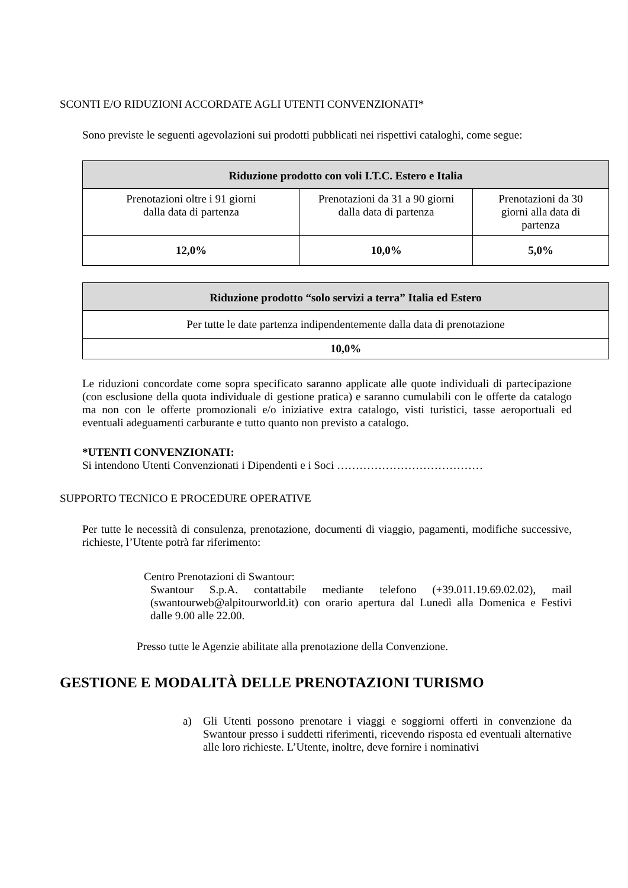SCONTI E/O RIDUZIONI ACCORDATE AGLI UTENTI CONVENZIONATI*
Sono previste le seguenti agevolazioni sui prodotti pubblicati nei rispettivi cataloghi, come segue:
| Riduzione prodotto con voli I.T.C. Estero e Italia | | |
| --- | --- | --- |
| Prenotazioni oltre i 91 giorni dalla data di partenza | Prenotazioni da 31 a 90 giorni dalla data di partenza | Prenotazioni da 30 giorni alla data di partenza |
| 12,0% | 10,0% | 5,0% |
| Riduzione prodotto “solo servizi a terra” Italia ed Estero |
| --- |
| Per tutte le date partenza indipendentemente dalla data di prenotazione |
| 10,0% |
Le riduzioni concordate come sopra specificato saranno applicate alle quote individuali di partecipazione (con esclusione della quota individuale di gestione pratica) e saranno cumulabili con le offerte da catalogo ma non con le offerte promozionali e/o iniziative extra catalogo, visti turistici, tasse aeroportuali ed eventuali adeguamenti carburante e tutto quanto non previsto a catalogo.
*UTENTI CONVENZIONATI:
Si intendono Utenti Convenzionati i Dipendenti e i Soci …………………………………
SUPPORTO TECNICO E PROCEDURE OPERATIVE
Per tutte le necessità di consulenza, prenotazione, documenti di viaggio, pagamenti, modifiche successive, richieste, l’Utente potrà far riferimento:
Centro Prenotazioni di Swantour:
Swantour S.p.A. contattabile mediante telefono (+39.011.19.69.02.02), mail (swantourweb@alpitourworld.it) con orario apertura dal Lunedì alla Domenica e Festivi dalle 9.00 alle 22.00.
Presso tutte le Agenzie abilitate alla prenotazione della Convenzione.
GESTIONE E MODALITÀ DELLE PRENOTAZIONI TURISMO
a) Gli Utenti possono prenotare i viaggi e soggiorni offerti in convenzione da Swantour presso i suddetti riferimenti, ricevendo risposta ed eventuali alternative alle loro richieste. L’Utente, inoltre, deve fornire i nominativi